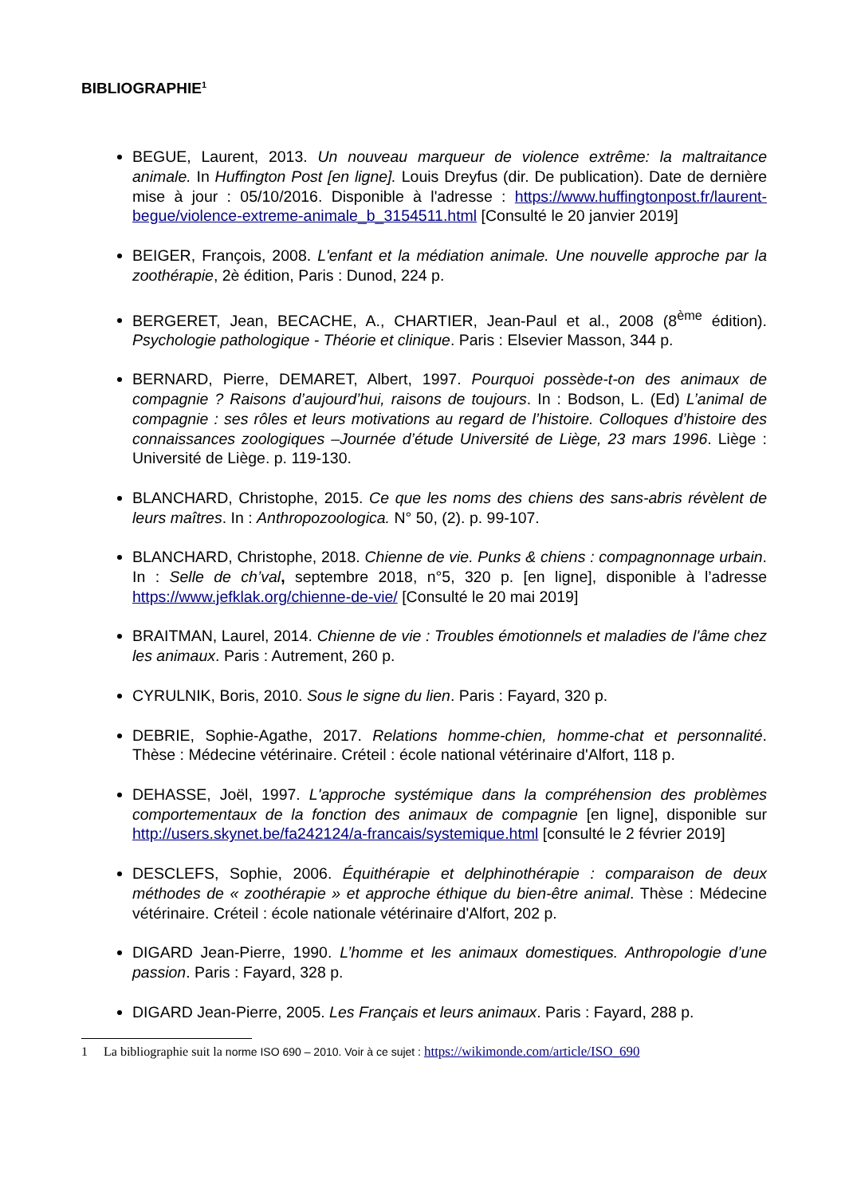BIBLIOGRAPHIE<sup>1</sup>
BEGUE, Laurent, 2013. Un nouveau marqueur de violence extrême: la maltraitance animale. In Huffington Post [en ligne]. Louis Dreyfus (dir. De publication). Date de dernière mise à jour : 05/10/2016. Disponible à l'adresse : https://www.huffingtonpost.fr/laurent-begue/violence-extreme-animale_b_3154511.html [Consulté le 20 janvier 2019]
BEIGER, François, 2008. L'enfant et la médiation animale. Une nouvelle approche par la zoothérapie, 2è édition, Paris : Dunod, 224 p.
BERGERET, Jean, BECACHE, A., CHARTIER, Jean-Paul et al., 2008 (8<sup>ème</sup> édition). Psychologie pathologique - Théorie et clinique. Paris : Elsevier Masson, 344 p.
BERNARD, Pierre, DEMARET, Albert, 1997. Pourquoi possède-t-on des animaux de compagnie ? Raisons d’aujourd’hui, raisons de toujours. In : Bodson, L. (Ed) L’animal de compagnie : ses rôles et leurs motivations au regard de l’histoire. Colloques d’histoire des connaissances zoologiques –Journée d’étude Université de Liège, 23 mars 1996. Liège : Université de Liège. p. 119-130.
BLANCHARD, Christophe, 2015. Ce que les noms des chiens des sans-abris révèlent de leurs maîtres. In : Anthropozoologica. N° 50, (2). p. 99-107.
BLANCHARD, Christophe, 2018. Chienne de vie. Punks & chiens : compagnonnage urbain. In : Selle de ch’val, septembre 2018, n°5, 320 p. [en ligne], disponible à l’adresse https://www.jefklak.org/chienne-de-vie/ [Consulté le 20 mai 2019]
BRAITMAN, Laurel, 2014. Chienne de vie : Troubles émotionnels et maladies de l'âme chez les animaux. Paris : Autrement, 260 p.
CYRULNIK, Boris, 2010. Sous le signe du lien. Paris : Fayard, 320 p.
DEBRIE, Sophie-Agathe, 2017. Relations homme-chien, homme-chat et personnalité. Thèse : Médecine vétérinaire. Créteil : école national vétérinaire d'Alfort, 118 p.
DEHASSE, Joël, 1997. L'approche systémique dans la compréhension des problèmes comportementaux de la fonction des animaux de compagnie [en ligne], disponible sur http://users.skynet.be/fa242124/a-francais/systemique.html [consulté le 2 février 2019]
DESCLEFS, Sophie, 2006. Équithérapie et delphinothérapie : comparaison de deux méthodes de « zoothérapie » et approche éthique du bien-être animal. Thèse : Médecine vétérinaire. Créteil : école nationale vétérinaire d'Alfort, 202 p.
DIGARD Jean-Pierre, 1990. L’homme et les animaux domestiques. Anthropologie d’une passion. Paris : Fayard, 328 p.
DIGARD Jean-Pierre, 2005. Les Français et leurs animaux. Paris : Fayard, 288 p.
1 La bibliographie suit la norme ISO 690 – 2010. Voir à ce sujet : https://wikimonde.com/article/ISO_690